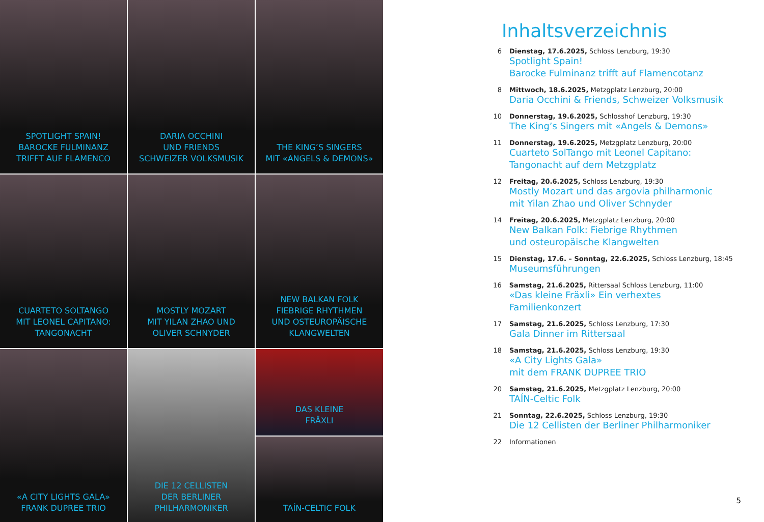SPOTLIGHT SPAIN!
BAROCKE FULMINANZ
TRIFFT AUF FLAMENCO
DARIA OCCHINI
UND FRIENDS
SCHWEIZER VOLKSMUSIK
THE KING’S SINGERS
MIT «ANGELS & DEMONS»
CUARTETO SOLTANGO
MIT LEONEL CAPITANO:
TANGONACHT
MOSTLY MOZART
MIT YILAN ZHAO UND
OLIVER SCHNYDER
NEW BALKAN FOLK
FIEBRIGE RHYTHMEN
UND OSTEUROPÄISCHE
KLANGWELTEN
DAS KLEINE
FRÄXLI
«A CITY LIGHTS GALA»
FRANK DUPREE TRIO
DIE 12 CELLISTEN
DER BERLINER
PHILHARMONIKER
TAÍN-CELTIC FOLK
Inhaltsverzeichnis
6 Dienstag, 17.6.2025, Schloss Lenzburg, 19:30
Spotlight Spain!
Barocke Fulminanz trifft auf Flamencotanz
8 Mittwoch, 18.6.2025, Metzgplatz Lenzburg, 20:00
Daria Occhini & Friends, Schweizer Volksmusik
10 Donnerstag, 19.6.2025, Schlosshof Lenzburg, 19:30
The King’s Singers mit «Angels & Demons»
11 Donnerstag, 19.6.2025, Metzgplatz Lenzburg, 20:00
Cuarteto SolTango mit Leonel Capitano:
Tangonacht auf dem Metzgplatz
12 Freitag, 20.6.2025, Schloss Lenzburg, 19:30
Mostly Mozart und das argovia philharmonic
mit Yilan Zhao und Oliver Schnyder
14 Freitag, 20.6.2025, Metzgplatz Lenzburg, 20:00
New Balkan Folk: Fiebrige Rhythmen
und osteuropäische Klangwelten
15 Dienstag, 17.6. – Sonntag, 22.6.2025, Schloss Lenzburg, 18:45
Museumsführungen
16 Samstag, 21.6.2025, Rittersaal Schloss Lenzburg, 11:00
«Das kleine Fräxli» Ein verhextes Familienkonzert
17 Samstag, 21.6.2025, Schloss Lenzburg, 17:30
Gala Dinner im Rittersaal
18 Samstag, 21.6.2025, Schloss Lenzburg, 19:30
«A City Lights Gala»
mit dem FRANK DUPREE TRIO
20 Samstag, 21.6.2025, Metzgplatz Lenzburg, 20:00
TAÍN-Celtic Folk
21 Sonntag, 22.6.2025, Schloss Lenzburg, 19:30
Die 12 Cellisten der Berliner Philharmoniker
22 Informationen
5